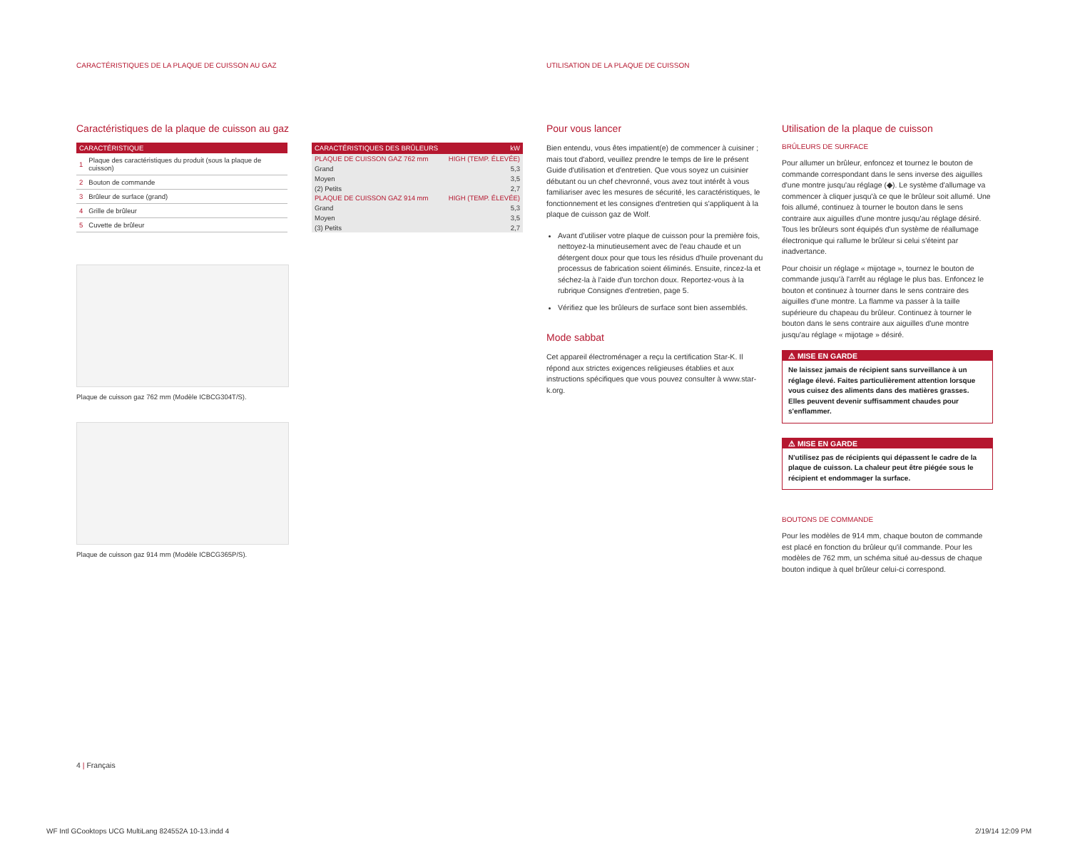CARACTÉRISTIQUES DE LA PLAQUE DE CUISSON AU GAZ
UTILISATION DE LA PLAQUE DE CUISSON
Caractéristiques de la plaque de cuisson au gaz
| CARACTÉRISTIQUE | |
| --- | --- |
| 1 | Plaque des caractéristiques du produit (sous la plaque de cuisson) |
| 2 | Bouton de commande |
| 3 | Brûleur de surface (grand) |
| 4 | Grille de brûleur |
| 5 | Cuvette de brûleur |
| CARACTÉRISTIQUES DES BRÛLEURS | kW |
| --- | --- |
| PLAQUE DE CUISSON GAZ 762 mm | HIGH (TEMP. ÉLEVÉE) |
| Grand | 5,3 |
| Moyen | 3,5 |
| (2) Petits | 2,7 |
| PLAQUE DE CUISSON GAZ 914 mm | HIGH (TEMP. ÉLEVÉE) |
| Grand | 5,3 |
| Moyen | 3,5 |
| (3) Petits | 2,7 |
Plaque de cuisson gaz 762 mm (Modèle ICBCG304T/S).
Plaque de cuisson gaz 914 mm (Modèle ICBCG365P/S).
Pour vous lancer
Bien entendu, vous êtes impatient(e) de commencer à cuisiner ; mais tout d'abord, veuillez prendre le temps de lire le présent Guide d'utilisation et d'entretien. Que vous soyez un cuisinier débutant ou un chef chevronné, vous avez tout intérêt à vous familiariser avec les mesures de sécurité, les caractéristiques, le fonctionnement et les consignes d'entretien qui s'appliquent à la plaque de cuisson gaz de Wolf.
Avant d'utiliser votre plaque de cuisson pour la première fois, nettoyez-la minutieusement avec de l'eau chaude et un détergent doux pour que tous les résidus d'huile provenant du processus de fabrication soient éliminés. Ensuite, rincez-la et séchez-la à l'aide d'un torchon doux. Reportez-vous à la rubrique Consignes d'entretien, page 5.
Vérifiez que les brûleurs de surface sont bien assemblés.
Mode sabbat
Cet appareil électroménager a reçu la certification Star-K. Il répond aux strictes exigences religieuses établies et aux instructions spécifiques que vous pouvez consulter à www.star-k.org.
Utilisation de la plaque de cuisson
BRÛLEURS DE SURFACE
Pour allumer un brûleur, enfoncez et tournez le bouton de commande correspondant dans le sens inverse des aiguilles d'une montre jusqu'au réglage (◆). Le système d'allumage va commencer à cliquer jusqu'à ce que le brûleur soit allumé. Une fois allumé, continuez à tourner le bouton dans le sens contraire aux aiguilles d'une montre jusqu'au réglage désiré. Tous les brûleurs sont équipés d'un système de réallumage électronique qui rallume le brûleur si celui s'éteint par inadvertance.
Pour choisir un réglage « mijotage », tournez le bouton de commande jusqu'à l'arrêt au réglage le plus bas. Enfoncez le bouton et continuez à tourner dans le sens contraire des aiguilles d'une montre. La flamme va passer à la taille supérieure du chapeau du brûleur. Continuez à tourner le bouton dans le sens contraire aux aiguilles d'une montre jusqu'au réglage « mijotage » désiré.
⚠ MISE EN GARDE
Ne laissez jamais de récipient sans surveillance à un réglage élevé. Faites particulièrement attention lorsque vous cuisez des aliments dans des matières grasses. Elles peuvent devenir suffisamment chaudes pour s'enflammer.
⚠ MISE EN GARDE
N'utilisez pas de récipients qui dépassent le cadre de la plaque de cuisson. La chaleur peut être piégée sous le récipient et endommager la surface.
BOUTONS DE COMMANDE
Pour les modèles de 914 mm, chaque bouton de commande est placé en fonction du brûleur qu'il commande. Pour les modèles de 762 mm, un schéma situé au-dessus de chaque bouton indique à quel brûleur celui-ci correspond.
4 | Français
WF Intl GCooktops UCG MultiLang 824552A 10-13.indd 4
2/19/14 12:09 PM